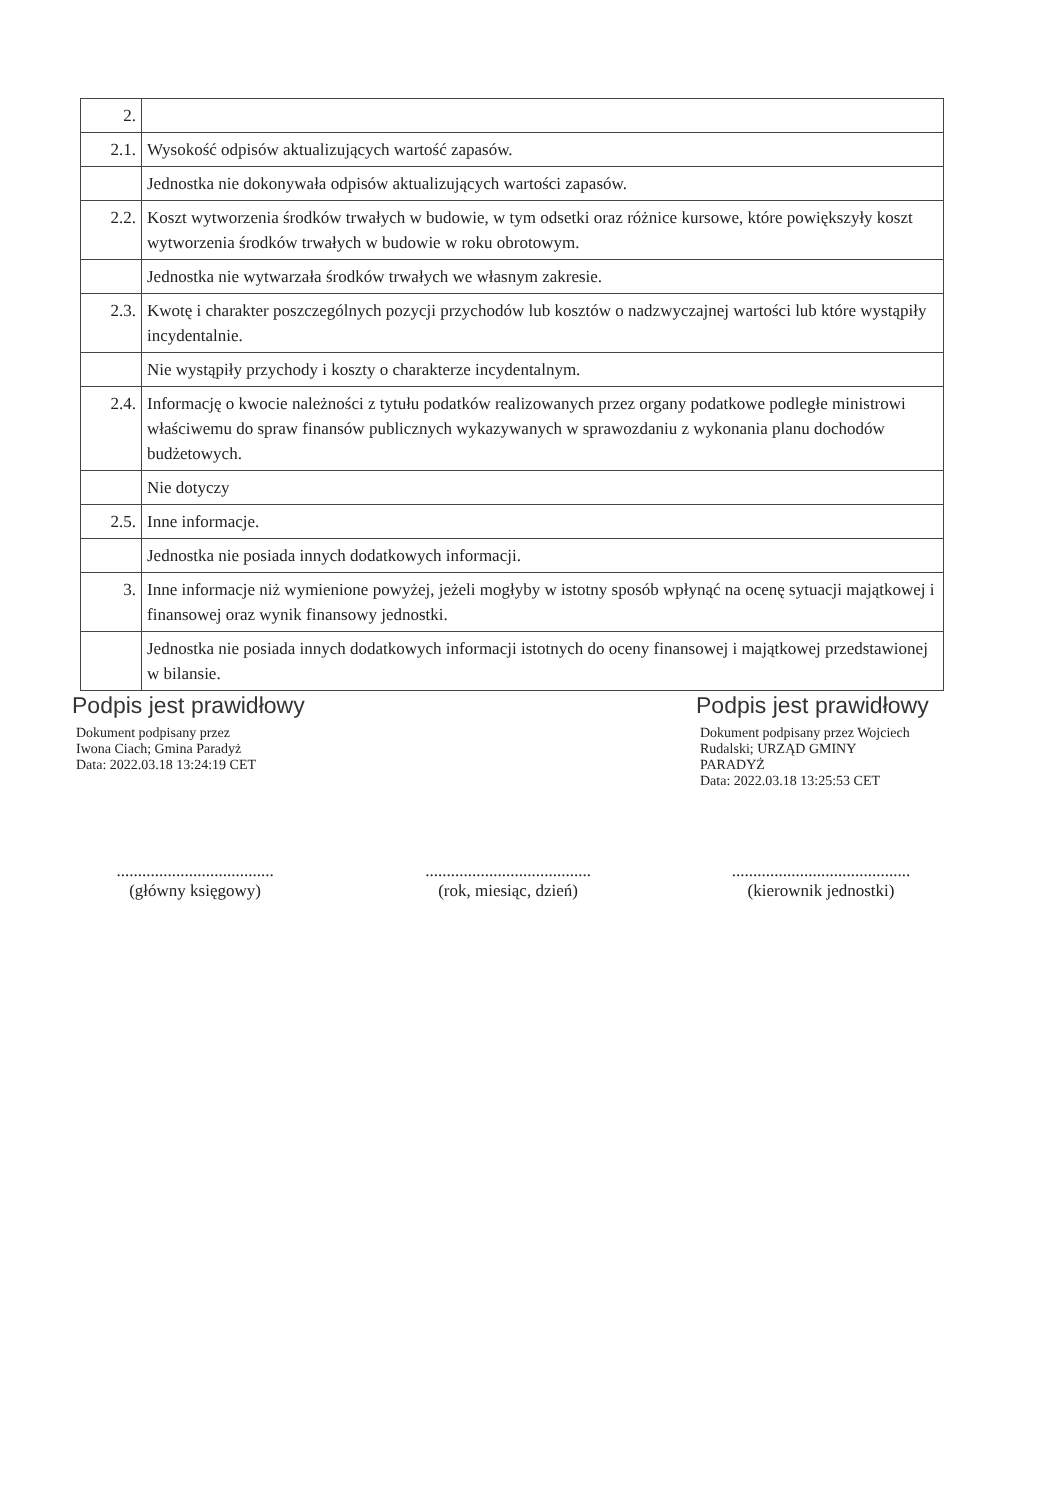| 2. | |
| 2.1. | Wysokość odpisów aktualizujących wartość zapasów. |
| | Jednostka nie dokonywała odpisów aktualizujących wartości zapasów. |
| 2.2. | Koszt wytworzenia środków trwałych w budowie, w tym odsetki oraz różnice kursowe, które powiększyły koszt wytworzenia środków trwałych w budowie w roku obrotowym. |
| | Jednostka nie wytwarzała środków trwałych we własnym zakresie. |
| 2.3. | Kwotę i charakter poszczególnych pozycji przychodów lub kosztów o nadzwyczajnej wartości lub które wystąpiły incydentalnie. |
| | Nie wystąpiły przychody i koszty o charakterze incydentalnym. |
| 2.4. | Informację o kwocie należności z tytułu podatków realizowanych przez organy podatkowe podległe ministrowi właściwemu do spraw finansów publicznych wykazywanych w sprawozdaniu z wykonania planu dochodów budżetowych. |
| | Nie dotyczy |
| 2.5. | Inne informacje. |
| | Jednostka nie posiada innych dodatkowych informacji. |
| 3. | Inne informacje niż wymienione powyżej, jeżeli mogłyby w istotny sposób wpłynąć na ocenę sytuacji majątkowej i finansowej oraz wynik finansowy jednostki. |
| | Jednostka nie posiada innych dodatkowych informacji istotnych do oceny finansowej i majątkowej przedstawionej w bilansie. |
Podpis jest prawidłowy
Dokument podpisany przez
Iwona Ciach; Gmina Paradyż
Data: 2022.03.18 13:24:19 CET
Podpis jest prawidłowy
Dokument podpisany przez Wojciech
Rudalski; URZĄD GMINY
PARADYŻ
Data: 2022.03.18 13:25:53 CET
.....................................
(główny księgowy)
.......................................
(rok, miesiąc, dzień)
..........................................
(kierownik jednostki)